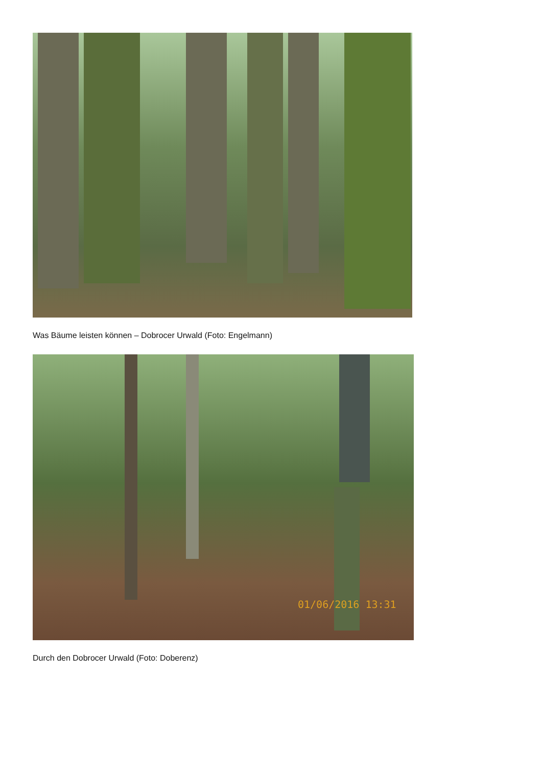Was Bäume leisten können – Dobrocer Urwald (Foto: Engelmann)
01/06/2016 13:31
Durch den Dobrocer Urwald (Foto: Doberenz)